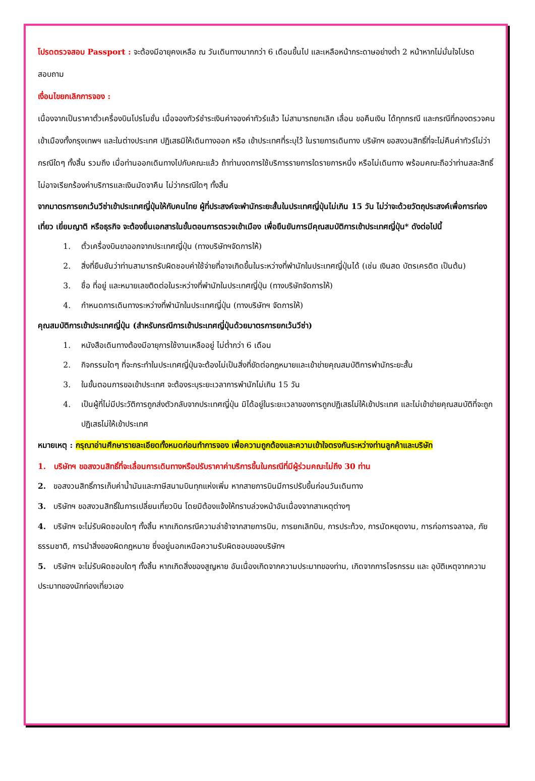โปรดตรวจสอบ Passport : จะต้องมีอายุคงเหลือ ณ วันเดินทางมากกว่า 6 เดือนขึ้นไป และเหลือหน้ากระดาษอย่างต่ำ 2 หน้าหากไม่มั่นใจโปรดสอบถาม
เงื่อนไขยกเลิกการจอง :
เนื่องจากเป็นราคาตั๋วเครื่องบินโปรโมชั่น เมื่อจองทัวร์ชำระเงินค่าจองค่าทัวร์แล้ว ไม่สามารถยกเลิก เลื่อน ขอคืนเงิน ได้ทุกกรณี และกรณีที่กองตรวจคนเข้าเมืองทั้งกรุงเทพฯ และในต่างประเทศ ปฏิเสธมิให้เดินทางออก หรือ เข้าประเทศที่ระบุไว้ ในรายการเดินทาง บริษัทฯ ขอสงวนสิทธิ์ที่จะไม่คืนค่าทัวร์ไม่ว่ากรณีใดๆ ทั้งสิ้น รวมถึง เมื่อท่านออกเดินทางไปกับคณะแล้ว ถ้าท่านงดการใช้บริการรายการใดรายการหนึ่ง หรือไม่เดินทาง พร้อมคณะถือว่าท่านสละสิทธิ์ ไม่อาจเรียกร้องค่าบริการและเงินมัดจาคืน ไม่ว่ากรณีใดๆ ทั้งสิ้น
จากมาตรการยกเว้นวีซ่าเข้าประเทศญี่ปุ่นให้กับคนไทย ผู้ที่ประสงค์จะพำนักระยะสั้นในประเทศญี่ปุ่นไม่เกิน 15 วัน ไม่ว่าจะด้วยวัตถุประสงค์เพื่อการท่องเที่ยว เยี่ยมญาติ หรือธุรกิจ จะต้องยื่นเอกสารในขั้นตอนการตรวจเข้าเมือง เพื่อยืนยันการมีคุณสมบัติการเข้าประเทศญี่ปุ่น* ดังต่อไปนี้
1. ตั๋วเครื่องบินขาออกจากประเทศญี่ปุ่น (ทางบริษัทฯจัดการให้)
2. สิ่งที่ยืนยันว่าท่านสามารถรับผิดชอบค่าใช้จ่ายที่อาจเกิดขึ้นในระหว่างที่พำนักในประเทศญี่ปุ่นได้ (เช่น เงินสด บัตรเครดิต เป็นต้น)
3. ชื่อ ที่อยู่ และหมายเลขติดต่อในระหว่างที่พำนักในประเทศญี่ปุ่น (ทางบริษัทจัดการให้)
4. กำหนดการเดินทางระหว่างที่พำนักในประเทศญี่ปุ่น (ทางบริษัทฯ จัดการให้)
คุณสมบัติการเข้าประเทศญี่ปุ่น (สำหรับกรณีการเข้าประเทศญี่ปุ่นด้วยมาตรการยกเว้นวีซ่า)
1. หนังสือเดินทางต้องมีอายุการใช้งานเหลืออยู่ ไม่ต่ำกว่า 6 เดือน
2. กิจกรรมใดๆ ที่จะกระทำในประเทศญี่ปุ่นจะต้องไม่เป็นสิ่งที่ขัดต่อกฎหมายและเข้าข่ายคุณสมบัติการพำนักระยะสั้น
3. ในขั้นตอนการขอเข้าประเทศ จะต้องระบุระยะเวลาการพำนักไม่เกิน 15 วัน
4. เป็นผู้ที่ไม่มีประวัติการถูกส่งตัวกลับจากประเทศญี่ปุ่น มิได้อยู่ในระยะเวลาของการถูกปฏิเสธไม่ให้เข้าประเทศ และไม่เข้าข่ายคุณสมบัติที่จะถูกปฏิเสธไม่ให้เข้าประเทศ
หมายเหตุ : กรุณาอ่านศึกษารายละเอียดทั้งหมดก่อนทำการจอง เพื่อความถูกต้องและความเข้าใจตรงกันระหว่างท่านลูกค้าและบริษัท
1. บริษัทฯ ขอสงวนสิทธิ์ที่จะเลื่อนการเดินทางหรือปรับราคาค่าบริการขึ้นในกรณีที่มีผู้ร่วมคณะไม่ถึง 30 ท่าน
2. ขอสงวนสิทธิ์การเก็บค่าน้ำมันและภาษีสนามบินทุกแห่งเพิ่ม หากสายการบินมีการปรับขึ้นก่อนวันเดินทาง
3. บริษัทฯ ขอสงวนสิทธิ์ในการเปลี่ยนเที่ยวบิน โดยมิต้องแจ้งให้ทราบล่วงหน้าอันเนื่องจากสาเหตุต่างๆ
4. บริษัทฯ จะไม่รับผิดชอบใดๆ ทั้งสิ้น หากเกิดกรณีความล่าช้าจากสายการบิน, การยกเลิกบิน, การประท้วง, การนัดหยุดงาน, การก่อการจลาจล, ภัยธรรมชาติ, การนำสิ่งของผิดกฎหมาย ซึ่งอยู่นอกเหนือความรับผิดชอบของบริษัทฯ
5. บริษัทฯ จะไม่รับผิดชอบใดๆ ทั้งสิ้น หากเกิดสิ่งของสูญหาย อันเนื่องเกิดจากความประมาทของท่าน, เกิดจากการโจรกรรม และ อุบัติเหตุจากความประมาทของนักท่องเที่ยวเอง